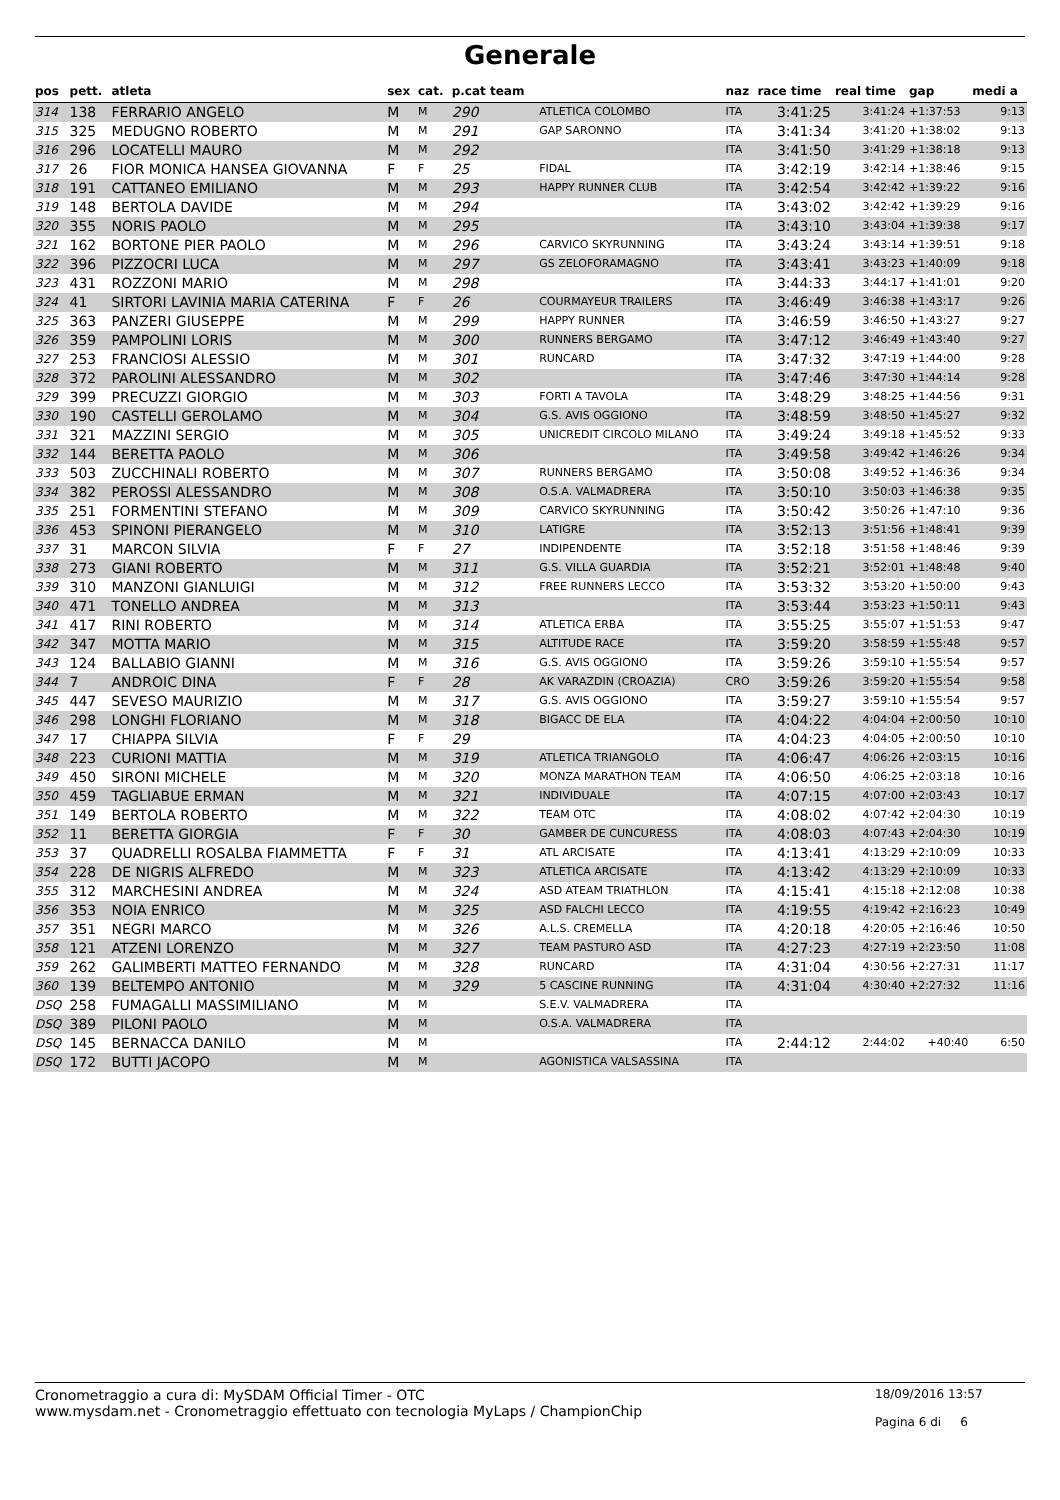Generale
| pos | pett. | atleta | sex | cat. | p.cat team | | naz | race time | real time | gap | medi a |
| --- | --- | --- | --- | --- | --- | --- | --- | --- | --- | --- | --- |
| 314 | 138 | FERRARIO ANGELO | M | M | 290 | ATLETICA COLOMBO | ITA | 3:41:25 | 3:41:24 | +1:37:53 | 9:13 |
| 315 | 325 | MEDUGNO ROBERTO | M | M | 291 | GAP SARONNO | ITA | 3:41:34 | 3:41:20 | +1:38:02 | 9:13 |
| 316 | 296 | LOCATELLI MAURO | M | M | 292 | | ITA | 3:41:50 | 3:41:29 | +1:38:18 | 9:13 |
| 317 | 26 | FIOR MONICA HANSEA GIOVANNA | F | F | 25 | FIDAL | ITA | 3:42:19 | 3:42:14 | +1:38:46 | 9:15 |
| 318 | 191 | CATTANEO EMILIANO | M | M | 293 | HAPPY RUNNER CLUB | ITA | 3:42:54 | 3:42:42 | +1:39:22 | 9:16 |
| 319 | 148 | BERTOLA DAVIDE | M | M | 294 | | ITA | 3:43:02 | 3:42:42 | +1:39:29 | 9:16 |
| 320 | 355 | NORIS PAOLO | M | M | 295 | | ITA | 3:43:10 | 3:43:04 | +1:39:38 | 9:17 |
| 321 | 162 | BORTONE PIER PAOLO | M | M | 296 | CARVICO SKYRUNNING | ITA | 3:43:24 | 3:43:14 | +1:39:51 | 9:18 |
| 322 | 396 | PIZZOCRI LUCA | M | M | 297 | GS ZELOFORAMAGNO | ITA | 3:43:41 | 3:43:23 | +1:40:09 | 9:18 |
| 323 | 431 | ROZZONI MARIO | M | M | 298 | | ITA | 3:44:33 | 3:44:17 | +1:41:01 | 9:20 |
| 324 | 41 | SIRTORI LAVINIA MARIA CATERINA | F | F | 26 | COURMAYEUR TRAILERS | ITA | 3:46:49 | 3:46:38 | +1:43:17 | 9:26 |
| 325 | 363 | PANZERI GIUSEPPE | M | M | 299 | HAPPY RUNNER | ITA | 3:46:59 | 3:46:50 | +1:43:27 | 9:27 |
| 326 | 359 | PAMPOLINI LORIS | M | M | 300 | RUNNERS BERGAMO | ITA | 3:47:12 | 3:46:49 | +1:43:40 | 9:27 |
| 327 | 253 | FRANCIOSI ALESSIO | M | M | 301 | RUNCARD | ITA | 3:47:32 | 3:47:19 | +1:44:00 | 9:28 |
| 328 | 372 | PAROLINI ALESSANDRO | M | M | 302 | | ITA | 3:47:46 | 3:47:30 | +1:44:14 | 9:28 |
| 329 | 399 | PRECUZZI GIORGIO | M | M | 303 | FORTI A TAVOLA | ITA | 3:48:29 | 3:48:25 | +1:44:56 | 9:31 |
| 330 | 190 | CASTELLI GEROLAMO | M | M | 304 | G.S. AVIS OGGIONO | ITA | 3:48:59 | 3:48:50 | +1:45:27 | 9:32 |
| 331 | 321 | MAZZINI SERGIO | M | M | 305 | UNICREDIT CIRCOLO MILANO | ITA | 3:49:24 | 3:49:18 | +1:45:52 | 9:33 |
| 332 | 144 | BERETTA PAOLO | M | M | 306 | | ITA | 3:49:58 | 3:49:42 | +1:46:26 | 9:34 |
| 333 | 503 | ZUCCHINALI ROBERTO | M | M | 307 | RUNNERS BERGAMO | ITA | 3:50:08 | 3:49:52 | +1:46:36 | 9:34 |
| 334 | 382 | PEROSSI ALESSANDRO | M | M | 308 | O.S.A. VALMADRERA | ITA | 3:50:10 | 3:50:03 | +1:46:38 | 9:35 |
| 335 | 251 | FORMENTINI STEFANO | M | M | 309 | CARVICO SKYRUNNING | ITA | 3:50:42 | 3:50:26 | +1:47:10 | 9:36 |
| 336 | 453 | SPINONI PIERANGELO | M | M | 310 | LATIGRE | ITA | 3:52:13 | 3:51:56 | +1:48:41 | 9:39 |
| 337 | 31 | MARCON SILVIA | F | F | 27 | INDIPENDENTE | ITA | 3:52:18 | 3:51:58 | +1:48:46 | 9:39 |
| 338 | 273 | GIANI ROBERTO | M | M | 311 | G.S. VILLA GUARDIA | ITA | 3:52:21 | 3:52:01 | +1:48:48 | 9:40 |
| 339 | 310 | MANZONI GIANLUIGI | M | M | 312 | FREE RUNNERS LECCO | ITA | 3:53:32 | 3:53:20 | +1:50:00 | 9:43 |
| 340 | 471 | TONELLO ANDREA | M | M | 313 | | ITA | 3:53:44 | 3:53:23 | +1:50:11 | 9:43 |
| 341 | 417 | RINI ROBERTO | M | M | 314 | ATLETICA ERBA | ITA | 3:55:25 | 3:55:07 | +1:51:53 | 9:47 |
| 342 | 347 | MOTTA MARIO | M | M | 315 | ALTITUDE RACE | ITA | 3:59:20 | 3:58:59 | +1:55:48 | 9:57 |
| 343 | 124 | BALLABIO GIANNI | M | M | 316 | G.S. AVIS OGGIONO | ITA | 3:59:26 | 3:59:10 | +1:55:54 | 9:57 |
| 344 | 7 | ANDROIC DINA | F | F | 28 | AK VARAZDIN (CROAZIA) | CRO | 3:59:26 | 3:59:20 | +1:55:54 | 9:58 |
| 345 | 447 | SEVESO MAURIZIO | M | M | 317 | G.S. AVIS OGGIONO | ITA | 3:59:27 | 3:59:10 | +1:55:54 | 9:57 |
| 346 | 298 | LONGHI FLORIANO | M | M | 318 | BIGACC DE ELA | ITA | 4:04:22 | 4:04:04 | +2:00:50 | 10:10 |
| 347 | 17 | CHIAPPA SILVIA | F | F | 29 | | ITA | 4:04:23 | 4:04:05 | +2:00:50 | 10:10 |
| 348 | 223 | CURIONI MATTIA | M | M | 319 | ATLETICA TRIANGOLO | ITA | 4:06:47 | 4:06:26 | +2:03:15 | 10:16 |
| 349 | 450 | SIRONI MICHELE | M | M | 320 | MONZA MARATHON TEAM | ITA | 4:06:50 | 4:06:25 | +2:03:18 | 10:16 |
| 350 | 459 | TAGLIABUE ERMAN | M | M | 321 | INDIVIDUALE | ITA | 4:07:15 | 4:07:00 | +2:03:43 | 10:17 |
| 351 | 149 | BERTOLA ROBERTO | M | M | 322 | TEAM OTC | ITA | 4:08:02 | 4:07:42 | +2:04:30 | 10:19 |
| 352 | 11 | BERETTA GIORGIA | F | F | 30 | GAMBER DE CUNCURESS | ITA | 4:08:03 | 4:07:43 | +2:04:30 | 10:19 |
| 353 | 37 | QUADRELLI ROSALBA FIAMMETTA | F | F | 31 | ATL ARCISATE | ITA | 4:13:41 | 4:13:29 | +2:10:09 | 10:33 |
| 354 | 228 | DE NIGRIS ALFREDO | M | M | 323 | ATLETICA ARCISATE | ITA | 4:13:42 | 4:13:29 | +2:10:09 | 10:33 |
| 355 | 312 | MARCHESINI ANDREA | M | M | 324 | ASD ATEAM TRIATHLON | ITA | 4:15:41 | 4:15:18 | +2:12:08 | 10:38 |
| 356 | 353 | NOIA ENRICO | M | M | 325 | ASD FALCHI LECCO | ITA | 4:19:55 | 4:19:42 | +2:16:23 | 10:49 |
| 357 | 351 | NEGRI MARCO | M | M | 326 | A.L.S. CREMELLA | ITA | 4:20:18 | 4:20:05 | +2:16:46 | 10:50 |
| 358 | 121 | ATZENI LORENZO | M | M | 327 | TEAM PASTURO ASD | ITA | 4:27:23 | 4:27:19 | +2:23:50 | 11:08 |
| 359 | 262 | GALIMBERTI MATTEO FERNANDO | M | M | 328 | RUNCARD | ITA | 4:31:04 | 4:30:56 | +2:27:31 | 11:17 |
| 360 | 139 | BELTEMPO ANTONIO | M | M | 329 | 5 CASCINE RUNNING | ITA | 4:31:04 | 4:30:40 | +2:27:32 | 11:16 |
| DSQ | 258 | FUMAGALLI MASSIMILIANO | M | M | | S.E.V. VALMADRERA | ITA | | | | |
| DSQ | 389 | PILONI PAOLO | M | M | | O.S.A. VALMADRERA | ITA | | | | |
| DSQ | 145 | BERNACCA DANILO | M | M | | | ITA | 2:44:12 | 2:44:02 | +40:40 | 6:50 |
| DSQ | 172 | BUTTI JACOPO | M | M | | AGONISTICA VALSASSINA | ITA | | | | |
Cronometraggio a cura di: MySDAM Official Timer - OTC
www.mysdam.net - Cronometraggio effettuato con tecnologia MyLaps / ChampionChip
18/09/2016 13:57
Pagina 6 di 6